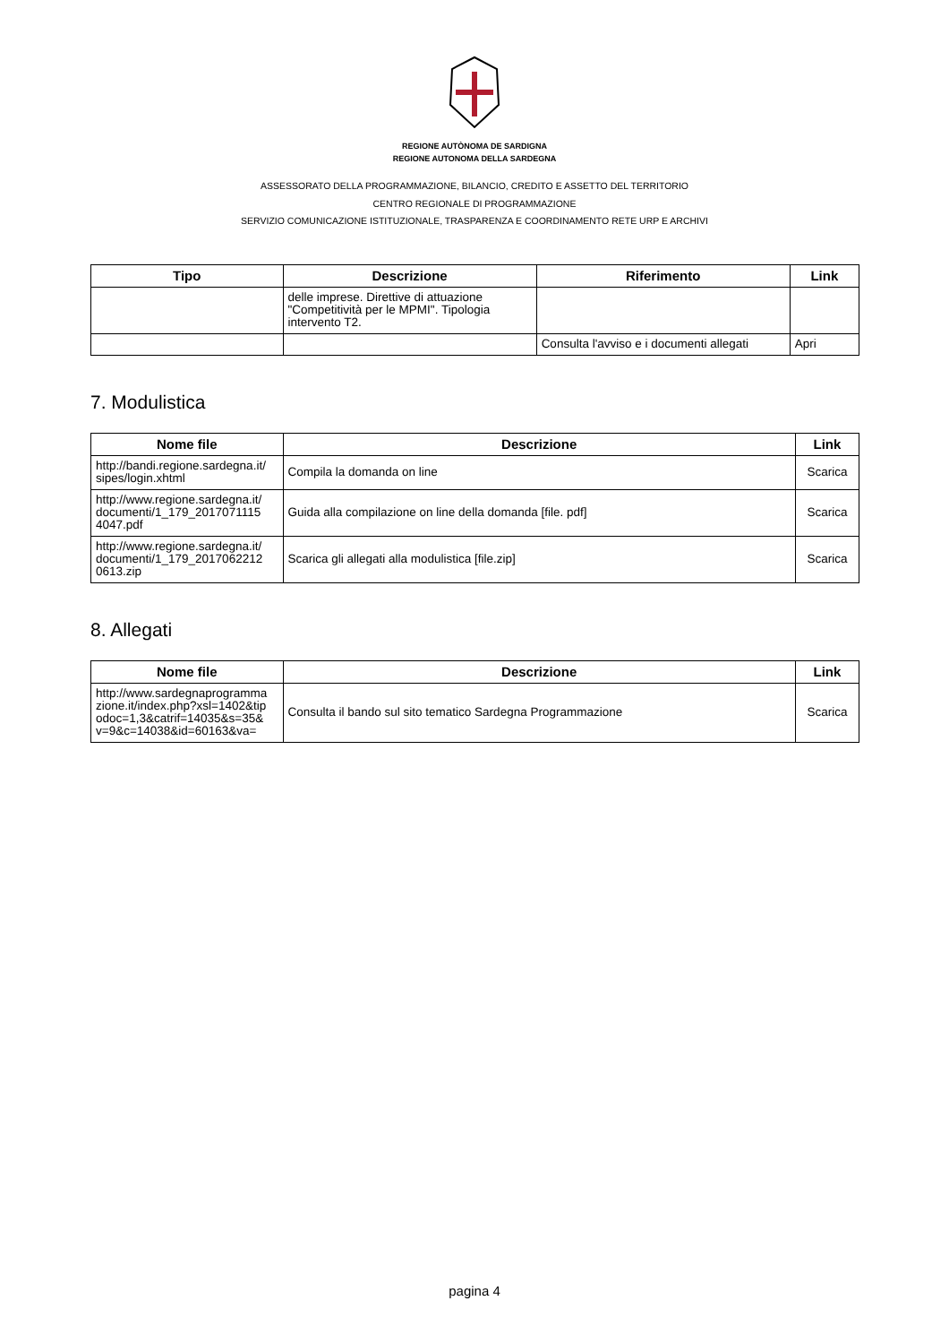REGIONE AUTÒNOMA DE SARDIGNA
REGIONE AUTONOMA DELLA SARDEGNA
ASSESSORATO DELLA PROGRAMMAZIONE, BILANCIO, CREDITO E ASSETTO DEL TERRITORIO
CENTRO REGIONALE DI PROGRAMMAZIONE
SERVIZIO COMUNICAZIONE ISTITUZIONALE, TRASPARENZA E COORDINAMENTO RETE URP E ARCHIVI
| Tipo | Descrizione | Riferimento | Link |
| --- | --- | --- | --- |
| | delle imprese. Direttive di attuazione "Competitività per le MPMI". Tipologia intervento T2. | | |
| | | Consulta l'avviso e i documenti allegati | Apri |
7. Modulistica
| Nome file | Descrizione | Link |
| --- | --- | --- |
| http://bandi.regione.sardegna.it/ sipes/login.xhtml | Compila la domanda on line | Scarica |
| http://www.regione.sardegna.it/ documenti/1_179_2017071115 4047.pdf | Guida alla compilazione on line della domanda [file. pdf] | Scarica |
| http://www.regione.sardegna.it/ documenti/1_179_2017062212 0613.zip | Scarica gli allegati alla modulistica [file.zip] | Scarica |
8. Allegati
| Nome file | Descrizione | Link |
| --- | --- | --- |
| http://www.sardegnaprogramma zione.it/index.php?xsl=1402&tip odoc=1,3&catrif=14035&s=35& v=9&c=14038&id=60163&va= | Consulta il bando sul sito tematico Sardegna Programmazione | Scarica |
pagina 4